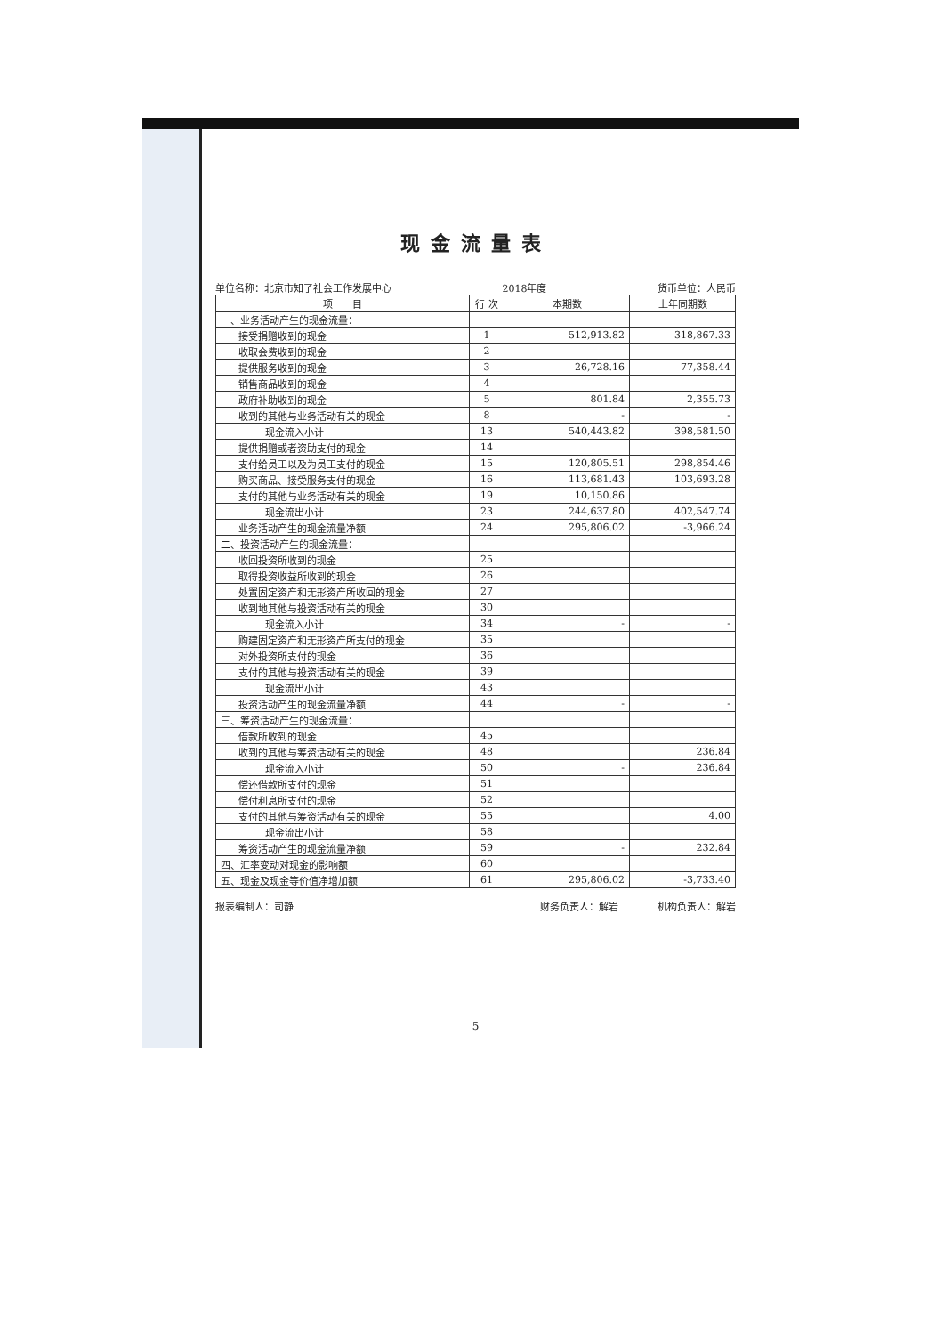现金流量表
单位名称：北京市知了社会工作发展中心 2018年度 货币单位：人民币
| 项 目 | 行 次 | 本期数 | 上年同期数 |
| --- | --- | --- | --- |
| 一、业务活动产生的现金流量： | | | |
| 接受捐赠收到的现金 | 1 | 512,913.82 | 318,867.33 |
| 收取会费收到的现金 | 2 | | |
| 提供服务收到的现金 | 3 | 26,728.16 | 77,358.44 |
| 销售商品收到的现金 | 4 | | |
| 政府补助收到的现金 | 5 | 801.84 | 2,355.73 |
| 收到的其他与业务活动有关的现金 | 8 | - | - |
| 现金流入小计 | 13 | 540,443.82 | 398,581.50 |
| 提供捐赠或者资助支付的现金 | 14 | | |
| 支付给员工以及为员工支付的现金 | 15 | 120,805.51 | 298,854.46 |
| 购买商品、接受服务支付的现金 | 16 | 113,681.43 | 103,693.28 |
| 支付的其他与业务活动有关的现金 | 19 | 10,150.86 | |
| 现金流出小计 | 23 | 244,637.80 | 402,547.74 |
| 业务活动产生的现金流量净额 | 24 | 295,806.02 | -3,966.24 |
| 二、投资活动产生的现金流量： | | | |
| 收回投资所收到的现金 | 25 | | |
| 取得投资收益所收到的现金 | 26 | | |
| 处置固定资产和无形资产所收回的现金 | 27 | | |
| 收到地其他与投资活动有关的现金 | 30 | | |
| 现金流入小计 | 34 | - | - |
| 购建固定资产和无形资产所支付的现金 | 35 | | |
| 对外投资所支付的现金 | 36 | | |
| 支付的其他与投资活动有关的现金 | 39 | | |
| 现金流出小计 | 43 | | |
| 投资活动产生的现金流量净额 | 44 | - | - |
| 三、筹资活动产生的现金流量： | | | |
| 借款所收到的现金 | 45 | | |
| 收到的其他与筹资活动有关的现金 | 48 | | 236.84 |
| 现金流入小计 | 50 | - | 236.84 |
| 偿还借款所支付的现金 | 51 | | |
| 偿付利息所支付的现金 | 52 | | |
| 支付的其他与筹资活动有关的现金 | 55 | | 4.00 |
| 现金流出小计 | 58 | | |
| 筹资活动产生的现金流量净额 | 59 | - | 232.84 |
| 四、汇率变动对现金的影响额 | 60 | | |
| 五、现金及现金等价值净增加额 | 61 | 295,806.02 | -3,733.40 |
报表编制人：司静 财务负责人：解岩　　　　机构负责人：解岩
5